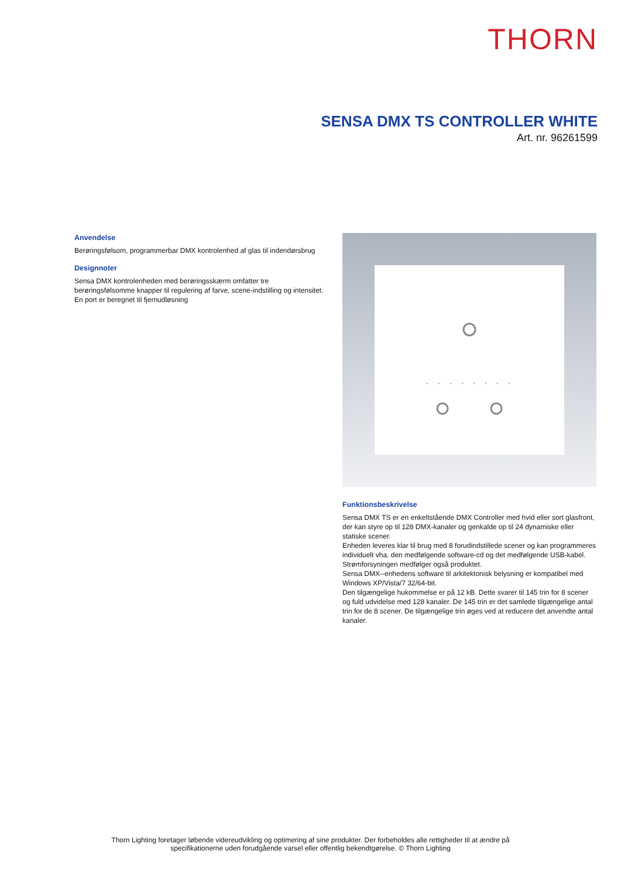THORN
SENSA DMX TS CONTROLLER WHITE
Art. nr. 96261599
Anvendelse
Berøringsfølsom, programmerbar DMX kontrolenhed af glas til indendørsbrug
Designnoter
Sensa DMX kontrolenheden med berøringsskærm omfatter tre berøringsfølsomme knapper til regulering af farve, scene-indstilling og intensitet.
En port er beregnet til fjernudløsning
Funktionsbeskrivelse
Sensa DMX TS er en enkeltstående DMX Controller med hvid eller sort glasfront, der kan styre op til 128 DMX-kanaler og genkalde op til 24 dynamiske eller statiske scener.
Enheden leveres klar til brug med 8 forudindstillede scener og kan programmeres individuelt vha. den medfølgende software-cd og det medfølgende USB-kabel. Strømforsyningen medfølger også produktet.
Sensa DMX--enhedens software til arkitektonisk belysning er kompatibel med Windows XP/Vista/7 32/64-bit.
Den tilgængelige hukommelse er på 12 kB. Dette svarer til 145 trin for 8 scener og fuld udvidelse med 128 kanaler. De 145 trin er det samlede tilgængelige antal trin for de 8 scener. De tilgængelige trin øges ved at reducere det anvendte antal kanaler.
Thorn Lighting foretager løbende videreudvikling og optimering af sine produkter. Der forbeholdes alle rettigheder til at ændre på specifikationerne uden forudgående varsel eller offentlig bekendtgørelse. © Thorn Lighting